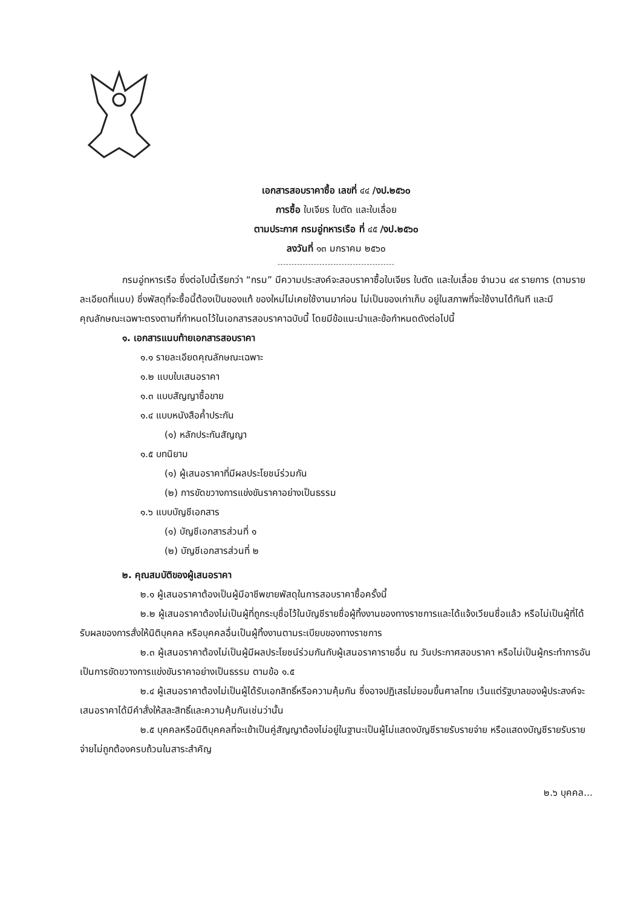เอกสารสอบราคาซื้อ เลขที่ ๔๔ /งป.๒๕๖๐
การซื้อ ใบเจียร ใบตัด และใบเลื่อย
ตามประกาศ กรมอู่ทหารเรือ ที่ ๔๕ /งป.๒๕๖๐
ลงวันที่ ๑๓ มกราคม ๒๕๖๐
------------------------------------------
กรมอู่ทหารเรือ ซึ่งต่อไปนี้เรียกว่า “กรม” มีความประสงค์จะสอบราคาซื้อใบเจียร ใบตัด และใบเลื่อย จำนวน ๔๙ รายการ (ตามรายละเอียดที่แนบ) ซึ่งพัสดุที่จะซื้อนี้ต้องเป็นของแท้ ของใหม่ไม่เคยใช้งานมาก่อน ไม่เป็นของเก่าเก็บ อยู่ในสภาพที่จะใช้งานได้ทันที และมีคุณลักษณะเฉพาะตรงตามที่กำหนดไว้ในเอกสารสอบราคาฉบับนี้ โดยมีข้อแนะนำและข้อกำหนดดังต่อไปนี้
๑. เอกสารแนบท้ายเอกสารสอบราคา
๑.๑ รายละเอียดคุณลักษณะเฉพาะ
๑.๒ แบบใบเสนอราคา
๑.๓ แบบสัญญาซื้อขาย
๑.๔ แบบหนังสือค้ำประกัน
(๑) หลักประกันสัญญา
๑.๕ บทนิยาม
(๑) ผู้เสนอราคาที่มีผลประโยชน์ร่วมกัน
(๒) การขัดขวางการแข่งขันราคาอย่างเป็นธรรม
๑.๖ แบบบัญชีเอกสาร
(๑) บัญชีเอกสารส่วนที่ ๑
(๒) บัญชีเอกสารส่วนที่ ๒
๒. คุณสมบัติของผู้เสนอราคา
๒.๑ ผู้เสนอราคาต้องเป็นผู้มีอาชีพขายพัสดุในการสอบราคาซื้อครั้งนี้
๒.๒ ผู้เสนอราคาต้องไม่เป็นผู้ที่ถูกระบุชื่อไว้ในบัญชีรายชื่อผู้ทิ้งงานของทางราชการและได้แจ้งเวียนชื่อแล้ว หรือไม่เป็นผู้ที่ได้รับผลของการสั่งให้นิติบุคคล หรือบุคคลอื่นเป็นผู้ทิ้งงานตามระเบียบของทางราชการ
๒.๓ ผู้เสนอราคาต้องไม่เป็นผู้มีผลประโยชน์ร่วมกันกับผู้เสนอราคารายอื่น ณ วันประกาศสอบราคา หรือไม่เป็นผู้กระทำการอันเป็นการขัดขวางการแข่งขันราคาอย่างเป็นธรรม ตามข้อ ๑.๕
๒.๔ ผู้เสนอราคาต้องไม่เป็นผู้ได้รับเอกสิทธิ์หรือความคุ้มกัน ซึ่งอาจปฏิเสธไม่ยอมขึ้นศาลไทย เว้นแต่รัฐบาลของผู้ประสงค์จะเสนอราคาได้มีคำสั่งให้สละสิทธิ์และความคุ้มกันเช่นว่านั้น
๒.๕ บุคคลหรือนิติบุคคลที่จะเข้าเป็นคู่สัญญาต้องไม่อยู่ในฐานะเป็นผู้ไม่แสดงบัญชีรายรับรายจ่าย หรือแสดงบัญชีรายรับรายจ่ายไม่ถูกต้องครบถ้วนในสาระสำคัญ
๒.๖ บุคคล...